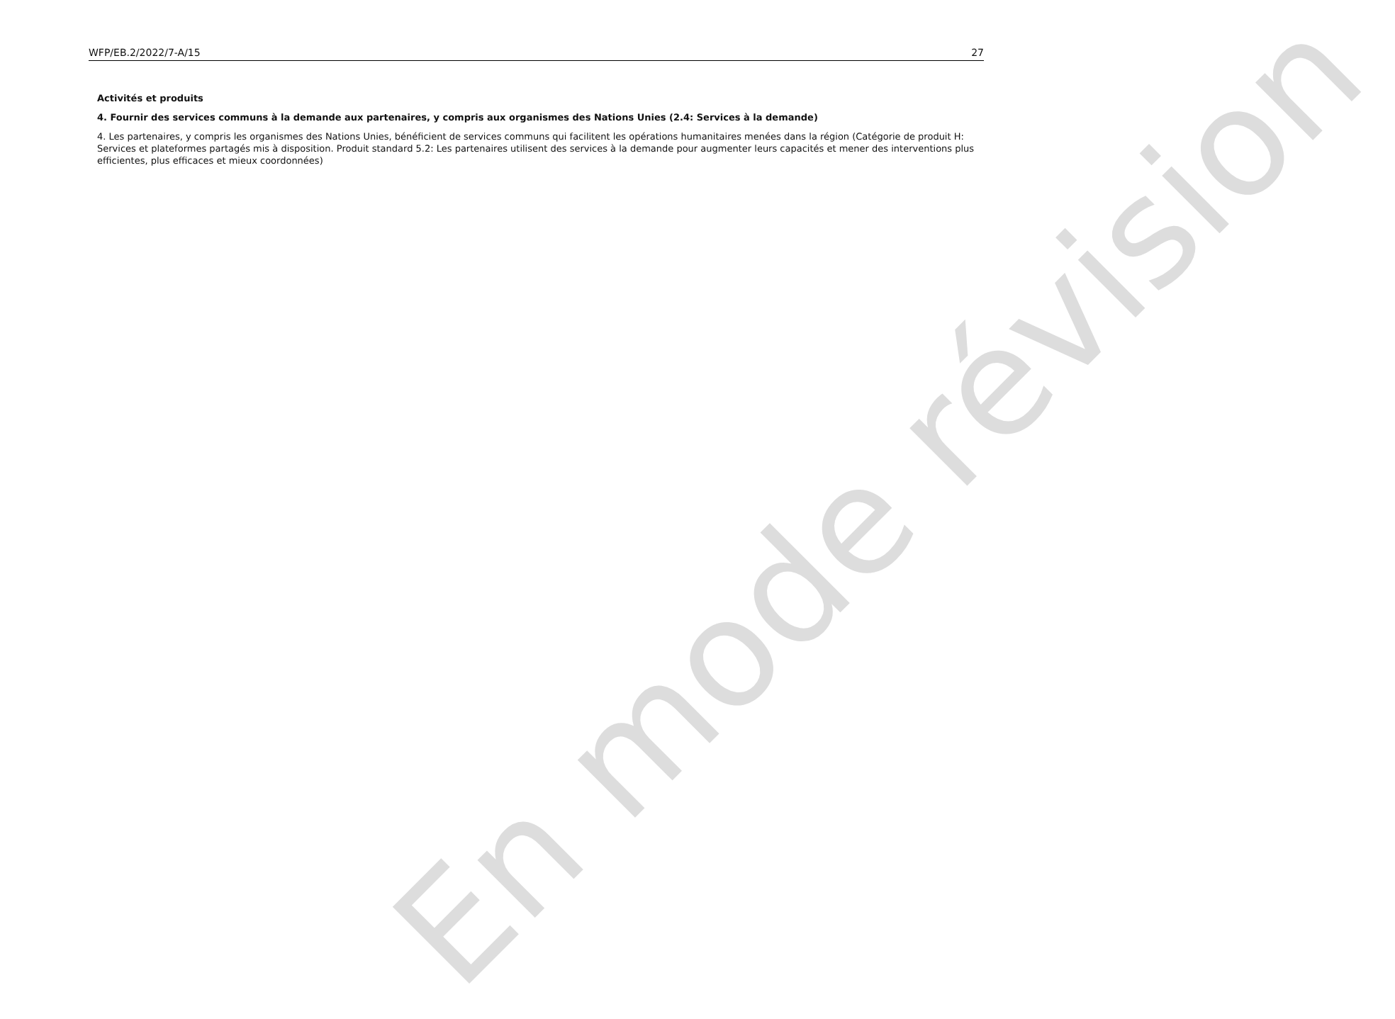WFP/EB.2/2022/7-A/15 27
Activités et produits
4. Fournir des services communs à la demande aux partenaires, y compris aux organismes des Nations Unies (2.4: Services à la demande)
4. Les partenaires, y compris les organismes des Nations Unies, bénéficient de services communs qui facilitent les opérations humanitaires menées dans la région (Catégorie de produit H: Services et plateformes partagés mis à disposition. Produit standard 5.2: Les partenaires utilisent des services à la demande pour augmenter leurs capacités et mener des interventions plus efficientes, plus efficaces et mieux coordonnées)
En mode révision